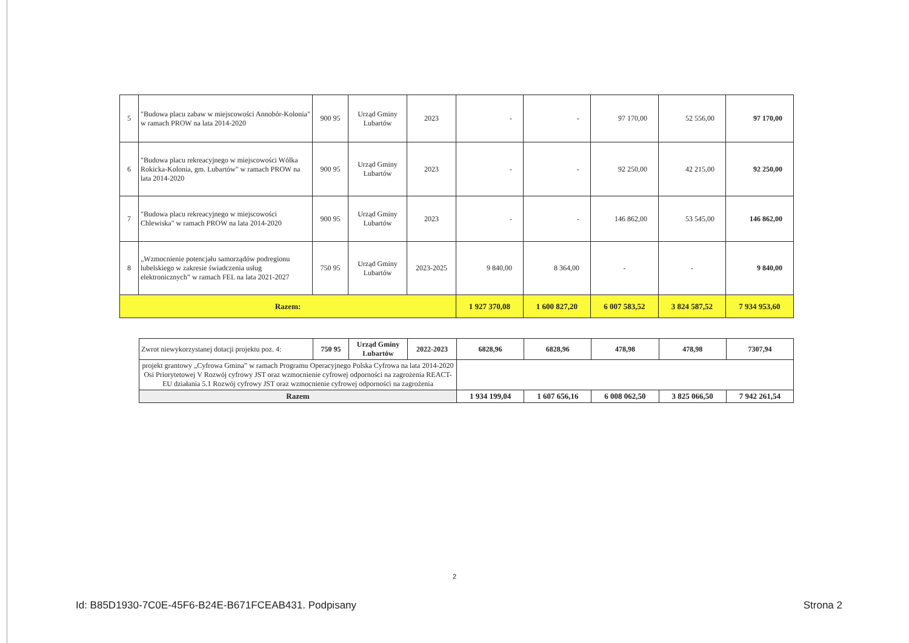| 5 | "Budowa placu zabaw w miejscowości Annobór-Kolonia" w ramach PROW na lata 2014-2020 | 900 95 | Urząd Gminy Lubartów | 2023 | - | - | 97 170,00 | 52 556,00 | 97 170,00 |
| 6 | "Budowa placu rekreacyjnego w miejscowości Wólka Rokicka-Kolonia, gm. Lubartów" w ramach PROW na lata 2014-2020 | 900 95 | Urząd Gminy Lubartów | 2023 | - | - | 92 250,00 | 42 215,00 | 92 250,00 |
| 7 | "Budowa placu rekreacyjnego w miejscowości Chlewiska" w ramach PROW na lata 2014-2020 | 900 95 | Urząd Gminy Lubartów | 2023 | - | - | 146 862,00 | 53 545,00 | 146 862,00 |
| 8 | „Wzmocnienie potencjału samorządów podregionu lubelskiego w zakresie świadczenia usług elektronicznych” w ramach FEL na lata 2021-2027 | 750 95 | Urząd Gminy Lubartów | 2023-2025 | 9 840,00 | 8 364,00 | - | - | 9 840,00 |
| Razem: | | | | | 1 927 370,08 | 1 600 827,20 | 6 007 583,52 | 3 824 587,52 | 7 934 953,60 |
| Zwrot niewykorzystanej dotacji projektu poz. 4: | 750 95 | Urząd Gminy Lubartów | 2022-2023 | 6828,96 | 6828,96 | 478,98 | 478,98 | 7307,94 |
| projekt grantowy „Cyfrowa Gmina” w ramach Programu Operacyjnego Polska Cyfrowa na lata 2014-2020 Osi Priorytetowej V Rozwój cyfrowy JST oraz wzmocnienie cyfrowej odporności na zagrożenia REACT-EU działania 5.1 Rozwój cyfrowy JST oraz wzmocnienie cyfrowej odporności na zagrożenia | | | | | | | | |
| Razem | | | | 1 934 199,04 | 1 607 656,16 | 6 008 062,50 | 3 825 066,50 | 7 942 261,54 |
2
Id: B85D1930-7C0E-45F6-B24E-B671FCEAB431. Podpisany Strona 2